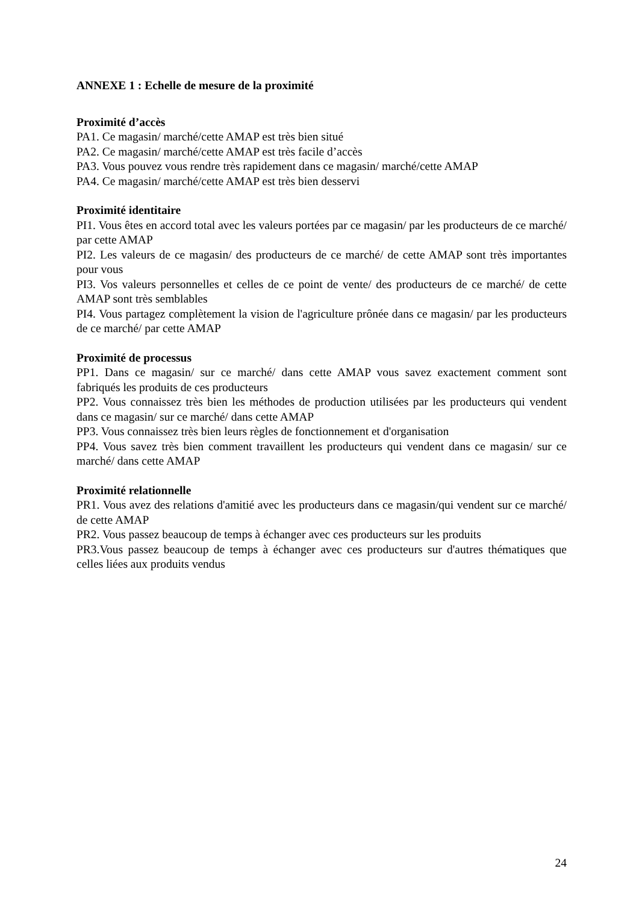ANNEXE 1 : Echelle de mesure de la proximité
Proximité d’accès
PA1. Ce magasin/ marché/cette AMAP est très bien situé
PA2. Ce magasin/ marché/cette AMAP est très facile d’accès
PA3. Vous pouvez vous rendre très rapidement dans ce magasin/ marché/cette AMAP
PA4. Ce magasin/ marché/cette AMAP est très bien desservi
Proximité identitaire
PI1. Vous êtes en accord total avec les valeurs portées par ce magasin/ par les producteurs de ce marché/ par cette AMAP
PI2. Les valeurs de ce magasin/ des producteurs de ce marché/ de cette AMAP sont très importantes pour vous
PI3. Vos valeurs personnelles et celles de ce point de vente/ des producteurs de ce marché/ de cette AMAP sont très semblables
PI4. Vous partagez complètement la vision de l'agriculture prônée dans ce magasin/ par les producteurs de ce marché/ par cette AMAP
Proximité de processus
PP1. Dans ce magasin/ sur ce marché/ dans cette AMAP vous savez exactement comment sont fabriqués les produits de ces producteurs
PP2. Vous connaissez très bien les méthodes de production utilisées par les producteurs qui vendent dans ce magasin/ sur ce marché/ dans cette AMAP
PP3. Vous connaissez très bien leurs règles de fonctionnement et d'organisation
PP4. Vous savez très bien comment travaillent les producteurs qui vendent dans ce magasin/ sur ce marché/ dans cette AMAP
Proximité relationnelle
PR1. Vous avez des relations d'amitié avec les producteurs dans ce magasin/qui vendent sur ce marché/ de cette AMAP
PR2. Vous passez beaucoup de temps à échanger avec ces producteurs sur les produits
PR3.Vous passez beaucoup de temps à échanger avec ces producteurs sur d'autres thématiques que celles liées aux produits vendus
24